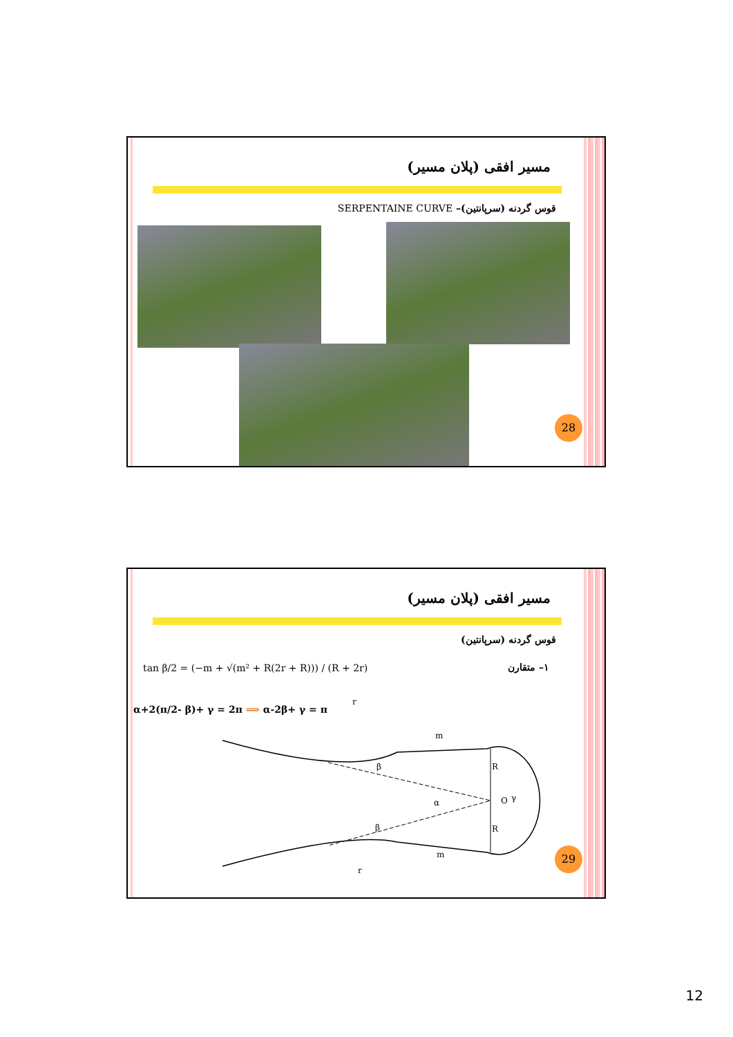مسیر افقی (پلان مسیر)
قوس گردنه (سرپانتین)– SERPENTAINE CURVE
28
مسیر افقی (پلان مسیر)
قوس گردنه (سرپانتین)
۱– متقارن
tan β/2 = (−m + √(m² + R(2r + R))) / (R + 2r)
α+2(π/2- β)+ γ = 2π ⟹ α-2β+ γ = π
r
r
m
m
R
R
O
γ
α
β
β
29
12